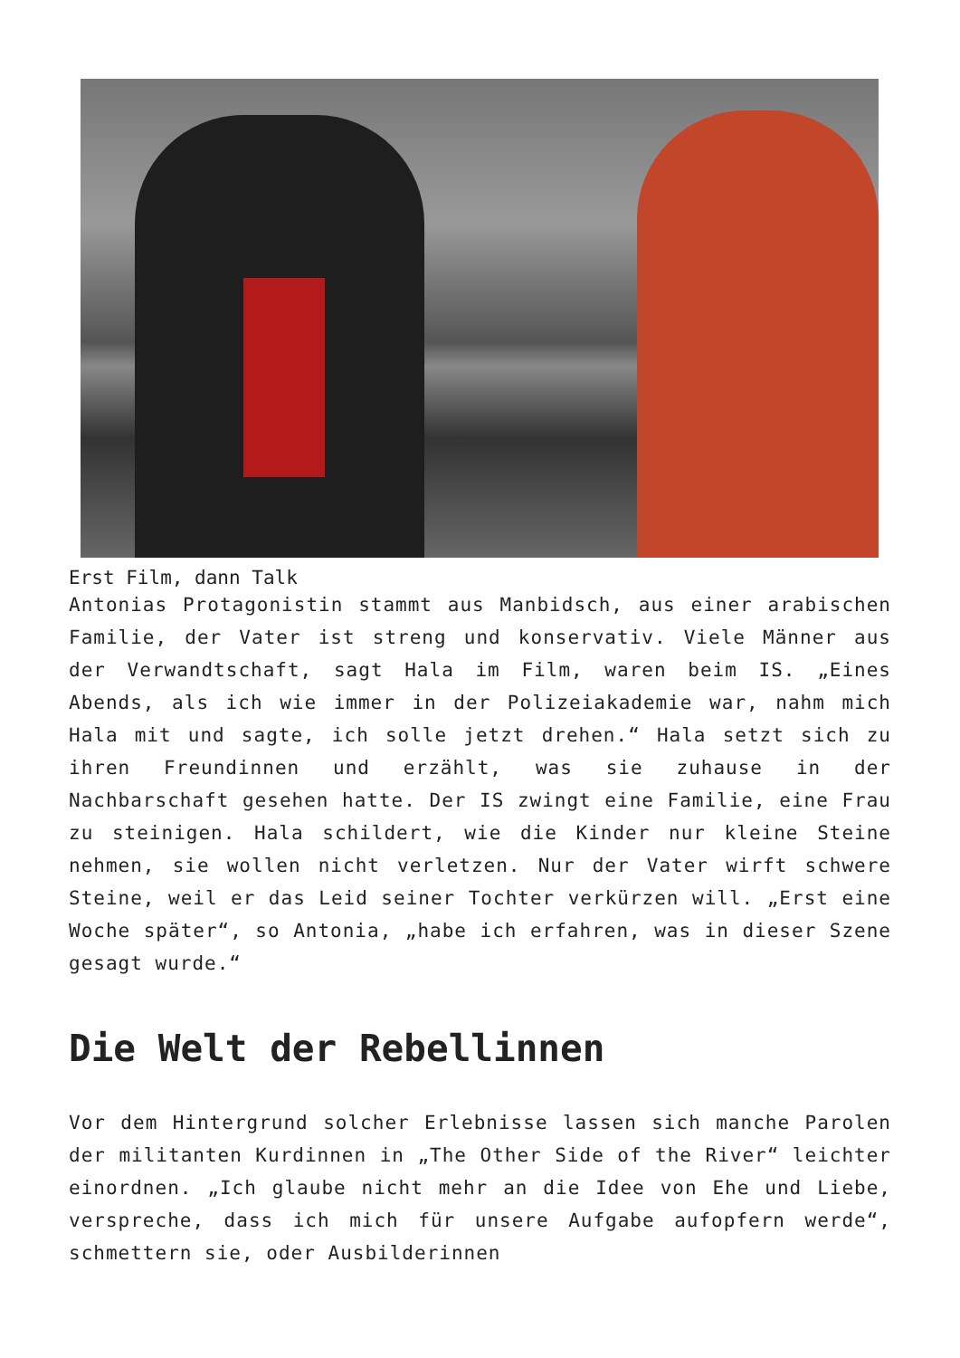Erst Film, dann Talk
Antonias Protagonistin stammt aus Manbidsch, aus einer arabischen Familie, der Vater ist streng und konservativ. Viele Männer aus der Verwandtschaft, sagt Hala im Film, waren beim IS. „Eines Abends, als ich wie immer in der Polizeiakademie war, nahm mich Hala mit und sagte, ich solle jetzt drehen.“ Hala setzt sich zu ihren Freundinnen und erzählt, was sie zuhause in der Nachbarschaft gesehen hatte. Der IS zwingt eine Familie, eine Frau zu steinigen. Hala schildert, wie die Kinder nur kleine Steine nehmen, sie wollen nicht verletzen. Nur der Vater wirft schwere Steine, weil er das Leid seiner Tochter verkürzen will. „Erst eine Woche später“, so Antonia, „habe ich erfahren, was in dieser Szene gesagt wurde.“
Die Welt der Rebellinnen
Vor dem Hintergrund solcher Erlebnisse lassen sich manche Parolen der militanten Kurdinnen in „The Other Side of the River“ leichter einordnen. „Ich glaube nicht mehr an die Idee von Ehe und Liebe, verspreche, dass ich mich für unsere Aufgabe aufopfern werde“, schmettern sie, oder Ausbilderinnen